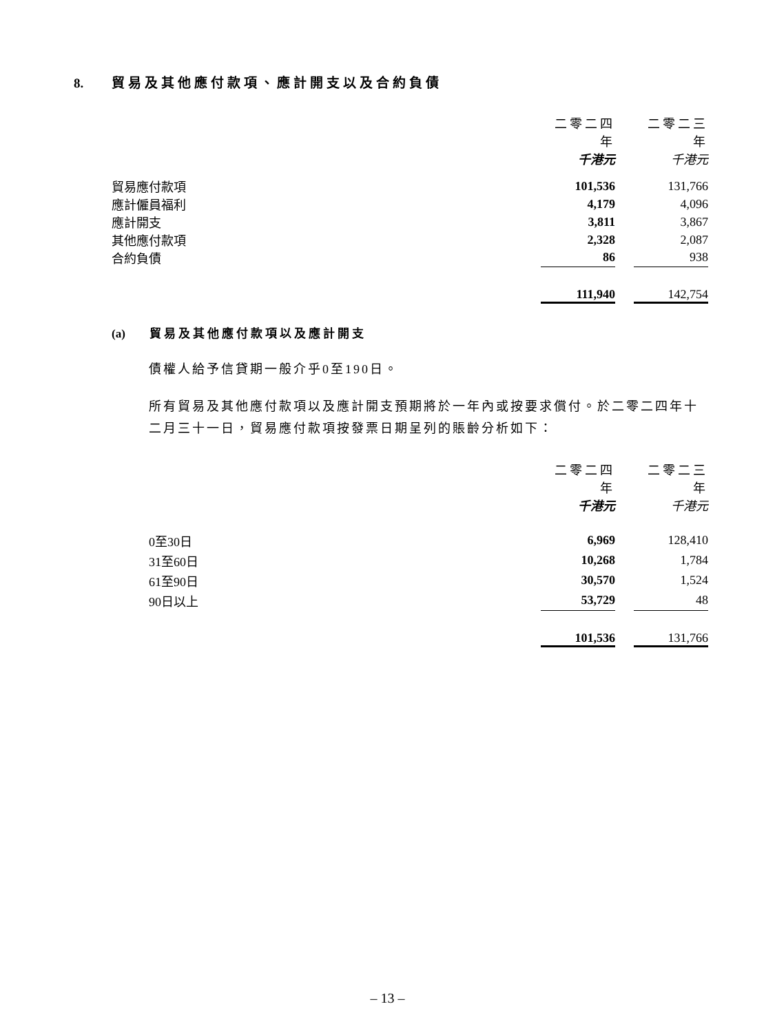8. 貿易及其他應付款項、應計開支以及合約負債
| | 二零二四年 | | 二零二三年 |
| | 千港元 | | 千港元 |
| 貿易應付款項 | 101,536 | | 131,766 |
| 應計僱員福利 | 4,179 | | 4,096 |
| 應計開支 | 3,811 | | 3,867 |
| 其他應付款項 | 2,328 | | 2,087 |
| 合約負債 | 86 | | 938 |
| | 111,940 | | 142,754 |
(a) 貿易及其他應付款項以及應計開支
債權人給予信貸期一般介乎0至190日。
所有貿易及其他應付款項以及應計開支預期將於一年內或按要求償付。於二零二四年十二月三十一日，貿易應付款項按發票日期呈列的賬齡分析如下：
| | 二零二四年 | | 二零二三年 |
| | 千港元 | | 千港元 |
| 0至30日 | 6,969 | | 128,410 |
| 31至60日 | 10,268 | | 1,784 |
| 61至90日 | 30,570 | | 1,524 |
| 90日以上 | 53,729 | | 48 |
| | 101,536 | | 131,766 |
– 13 –